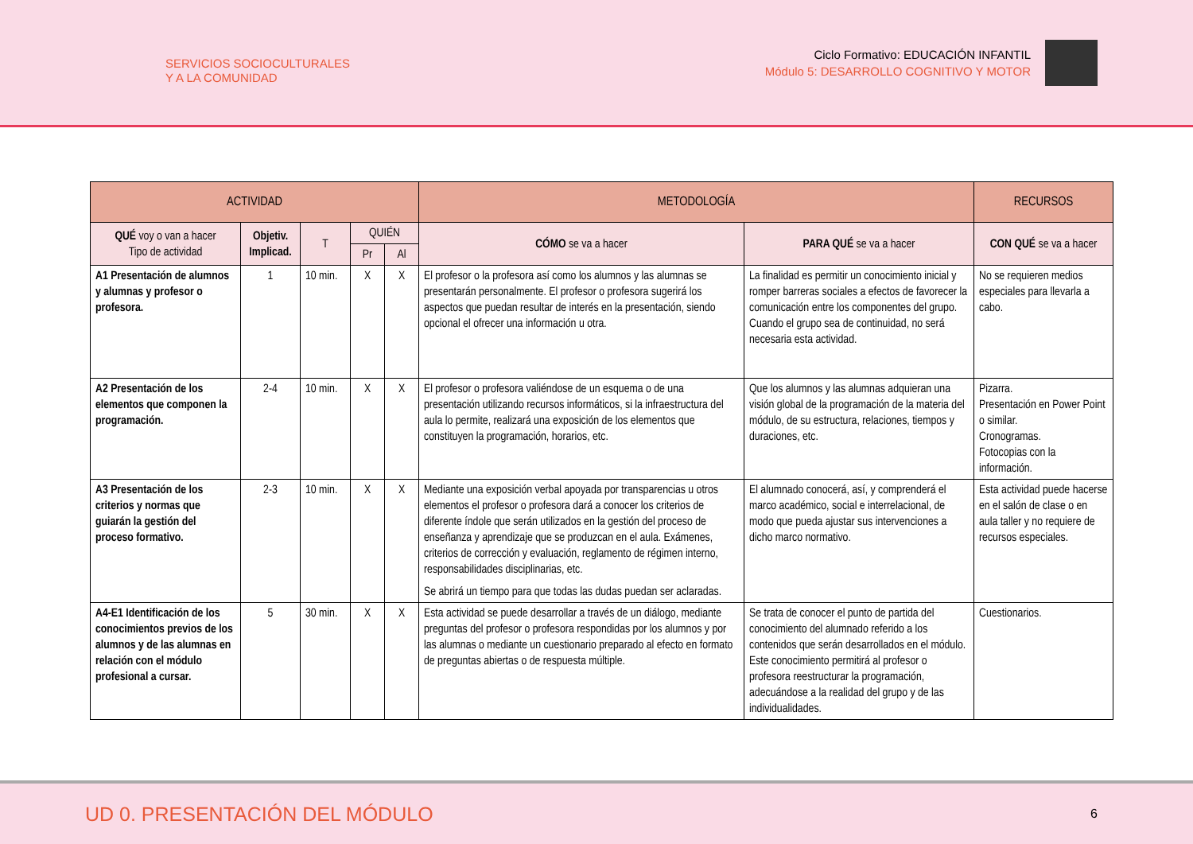SERVICIOS SOCIOCULTURALES
Y A LA COMUNIDAD
Ciclo Formativo: EDUCACIÓN INFANTIL
Módulo 5: DESARROLLO COGNITIVO Y MOTOR
| ACTIVIDAD | | | | | METODOLOGÍA | | RECURSOS |
| --- | --- | --- | --- | --- | --- | --- | --- |
| QUÉ voy o van a hacer Tipo de actividad | Objetiv. Implicad. | T | QUIÉN | | CÓMO se va a hacer | PARA QUÉ se va a hacer | CON QUÉ se va a hacer |
| | | | Pr | Al | | | |
| A1 Presentación de alumnos y alumnas y profesor o profesora. | 1 | 10 min. | X | X | El profesor o la profesora así como los alumnos y las alumnas se presentarán personalmente. El profesor o profesora sugerirá los aspectos que puedan resultar de interés en la presentación, siendo opcional el ofrecer una información u otra. | La finalidad es permitir un conocimiento inicial y romper barreras sociales a efectos de favorecer la comunicación entre los componentes del grupo. Cuando el grupo sea de continuidad, no será necesaria esta actividad. | No se requieren medios especiales para llevarla a cabo. |
| A2 Presentación de los elementos que componen la programación. | 2-4 | 10 min. | X | X | El profesor o profesora valiéndose de un esquema o de una presentación utilizando recursos informáticos, si la infraestructura del aula lo permite, realizará una exposición de los elementos que constituyen la programación, horarios, etc. | Que los alumnos y las alumnas adquieran una visión global de la programación de la materia del módulo, de su estructura, relaciones, tiempos y duraciones, etc. | Pizarra. Presentación en Power Point o similar. Cronogramas. Fotocopias con la información. |
| A3 Presentación de los criterios y normas que guiarán la gestión del proceso formativo. | 2-3 | 10 min. | X | X | Mediante una exposición verbal apoyada por transparencias u otros elementos el profesor o profesora dará a conocer los criterios de diferente índole que serán utilizados en la gestión del proceso de enseñanza y aprendizaje que se produzcan en el aula. Exámenes, criterios de corrección y evaluación, reglamento de régimen interno, responsabilidades disciplinarias, etc. Se abrirá un tiempo para que todas las dudas puedan ser aclaradas. | El alumnado conocerá, así, y comprenderá el marco académico, social e interrelacional, de modo que pueda ajustar sus intervenciones a dicho marco normativo. | Esta actividad puede hacerse en el salón de clase o en aula taller y no requiere de recursos especiales. |
| A4-E1 Identificación de los conocimientos previos de los alumnos y de las alumnas en relación con el módulo profesional a cursar. | 5 | 30 min. | X | X | Esta actividad se puede desarrollar a través de un diálogo, mediante preguntas del profesor o profesora respondidas por los alumnos y por las alumnas o mediante un cuestionario preparado al efecto en formato de preguntas abiertas o de respuesta múltiple. | Se trata de conocer el punto de partida del conocimiento del alumnado referido a los contenidos que serán desarrollados en el módulo. Este conocimiento permitirá al profesor o profesora reestructurar la programación, adecuándose a la realidad del grupo y de las individualidades. | Cuestionarios. |
UD 0. PRESENTACIÓN DEL MÓDULO
6